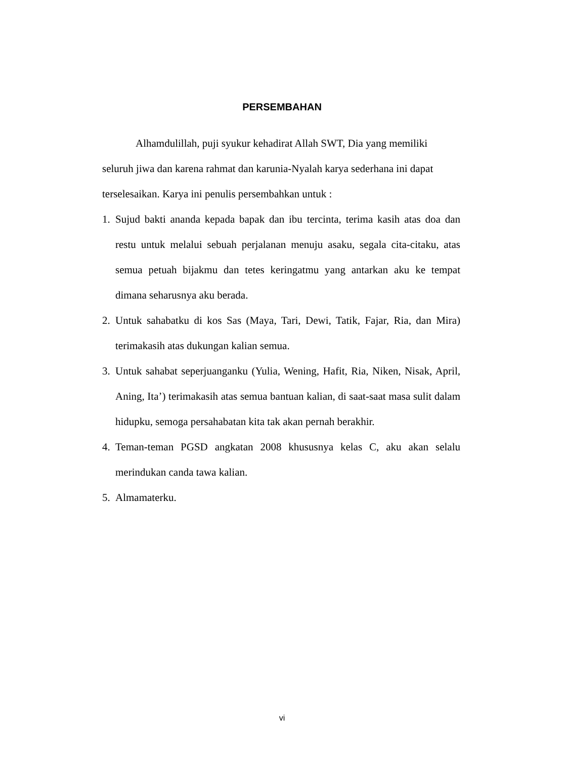PERSEMBAHAN
Alhamdulillah, puji syukur kehadirat Allah SWT, Dia yang memiliki seluruh jiwa dan karena rahmat dan karunia-Nyalah karya sederhana ini dapat terselesaikan. Karya ini penulis persembahkan untuk :
1. Sujud bakti ananda kepada bapak dan ibu tercinta, terima kasih atas doa dan restu untuk melalui sebuah perjalanan menuju asaku, segala cita-citaku, atas semua petuah bijakmu dan tetes keringatmu yang antarkan aku ke tempat dimana seharusnya aku berada.
2. Untuk sahabatku di kos Sas (Maya, Tari, Dewi, Tatik, Fajar, Ria, dan Mira) terimakasih atas dukungan kalian semua.
3. Untuk sahabat seperjuanganku (Yulia, Wening, Hafit, Ria, Niken, Nisak, April, Aning, Ita’) terimakasih atas semua bantuan kalian, di saat-saat masa sulit dalam hidupku, semoga persahabatan kita tak akan pernah berakhir.
4. Teman-teman PGSD angkatan 2008 khususnya kelas C, aku akan selalu merindukan canda tawa kalian.
5. Almamaterku.
vi